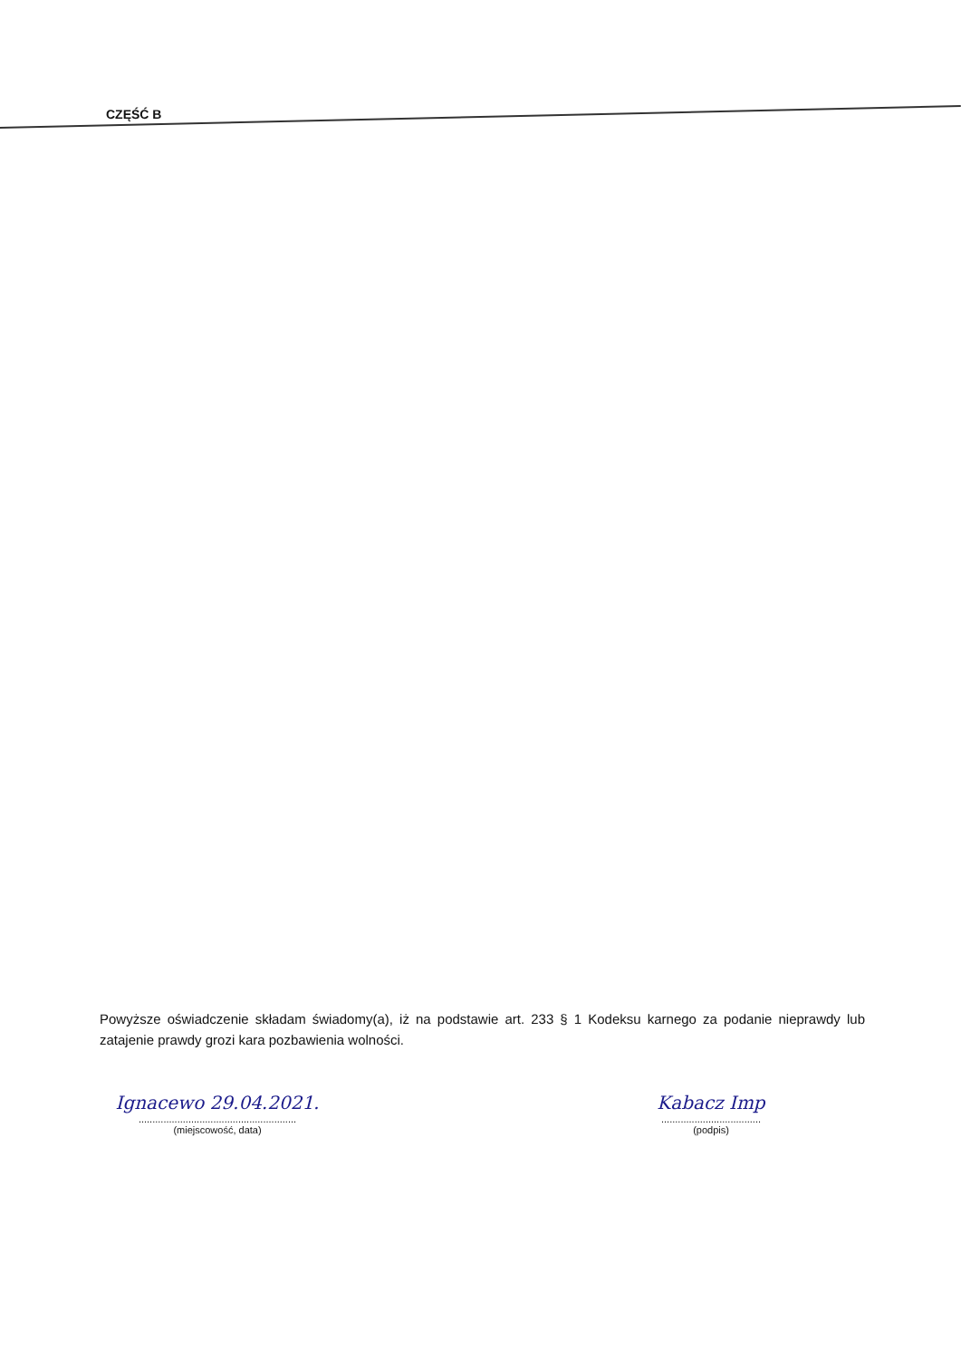CZĘŚĆ B
Powyższe oświadczenie składam świadomy(a), iż na podstawie art. 233 § 1 Kodeksu karnego za podanie nieprawdy lub zatajenie prawdy grozi kara pozbawienia wolności.
Ignacewo 29.04.2021.
.........................................................
(miejscowość, data)
Kabacz Imp
....................................
(podpis)